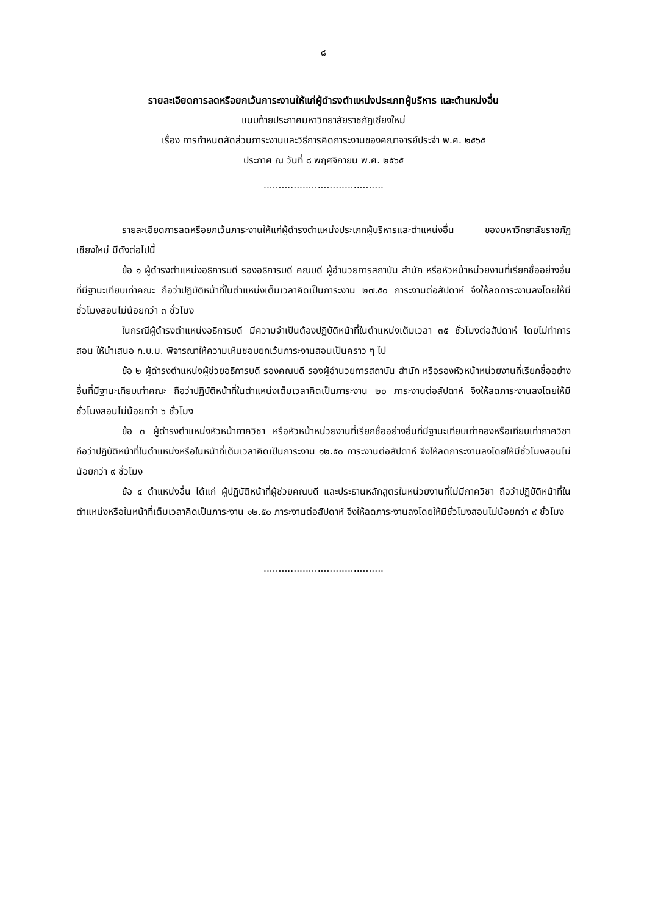๘
รายละเอียดการลดหรือยกเว้นภาระงานให้แก่ผู้ดำรงตำแหน่งประเภทผู้บริหาร และตำแหน่งอื่น
แนบท้ายประกาศมหาวิทยาลัยราชภัฏเชียงใหม่
เรื่อง การกำหนดสัดส่วนภาระงานและวิธีการคิดภาระงานของคณาจารย์ประจำ พ.ศ. ๒๕๖๕
ประกาศ ณ วันที่ ๘ พฤศจิกายน พ.ศ. ๒๕๖๕
........................................
รายละเอียดการลดหรือยกเว้นภาระงานให้แก่ผู้ดำรงตำแหน่งประเภทผู้บริหารและตำแหน่งอื่น ของมหาวิทยาลัยราชภัฏเชียงใหม่ มีดังต่อไปนี้
ข้อ ๑ ผู้ดำรงตำแหน่งอธิการบดี รองอธิการบดี คณบดี ผู้อำนวยการสถาบัน สำนัก หรือหัวหน้าหน่วยงานที่เรียกชื่ออย่างอื่นที่มีฐานะเทียบเท่าคณะ ถือว่าปฏิบัติหน้าที่ในตำแหน่งเต็มเวลาคิดเป็นภาระงาน ๒๗.๕๐ ภาระงานต่อสัปดาห์ จึงให้ลดภาระงานลงโดยให้มีชั่วโมงสอนไม่น้อยกว่า ๓ ชั่วโมง
ในกรณีผู้ดำรงตำแหน่งอธิการบดี มีความจำเป็นต้องปฏิบัติหน้าที่ในตำแหน่งเต็มเวลา ๓๕ ชั่วโมงต่อสัปดาห์ โดยไม่ทำการสอน ให้นำเสนอ ก.บ.ม. พิจารณาให้ความเห็นชอบยกเว้นภาระงานสอนเป็นคราว ๆ ไป
ข้อ ๒ ผู้ดำรงตำแหน่งผู้ช่วยอธิการบดี รองคณบดี รองผู้อำนวยการสถาบัน สำนัก หรือรองหัวหน้าหน่วยงานที่เรียกชื่ออย่างอื่นที่มีฐานะเทียบเท่าคณะ ถือว่าปฏิบัติหน้าที่ในตำแหน่งเต็มเวลาคิดเป็นภาระงาน ๒๐ ภาระงานต่อสัปดาห์ จึงให้ลดภาระงานลงโดยให้มีชั่วโมงสอนไม่น้อยกว่า ๖ ชั่วโมง
ข้อ ๓ ผู้ดำรงตำแหน่งหัวหน้าภาควิชา หรือหัวหน้าหน่วยงานที่เรียกชื่ออย่างอื่นที่มีฐานะเทียบเท่ากองหรือเทียบเท่าภาควิชา ถือว่าปฏิบัติหน้าที่ในตำแหน่งหรือในหน้าที่เต็มเวลาคิดเป็นภาระงาน ๑๒.๕๐ ภาระงานต่อสัปดาห์ จึงให้ลดภาระงานลงโดยให้มีชั่วโมงสอนไม่น้อยกว่า ๙ ชั่วโมง
ข้อ ๔ ตำแหน่งอื่น ได้แก่ ผู้ปฏิบัติหน้าที่ผู้ช่วยคณบดี และประธานหลักสูตรในหน่วยงานที่ไม่มีภาควิชา ถือว่าปฏิบัติหน้าที่ในตำแหน่งหรือในหน้าที่เต็มเวลาคิดเป็นภาระงาน ๑๒.๕๐ ภาระงานต่อสัปดาห์ จึงให้ลดภาระงานลงโดยให้มีชั่วโมงสอนไม่น้อยกว่า ๙ ชั่วโมง
........................................